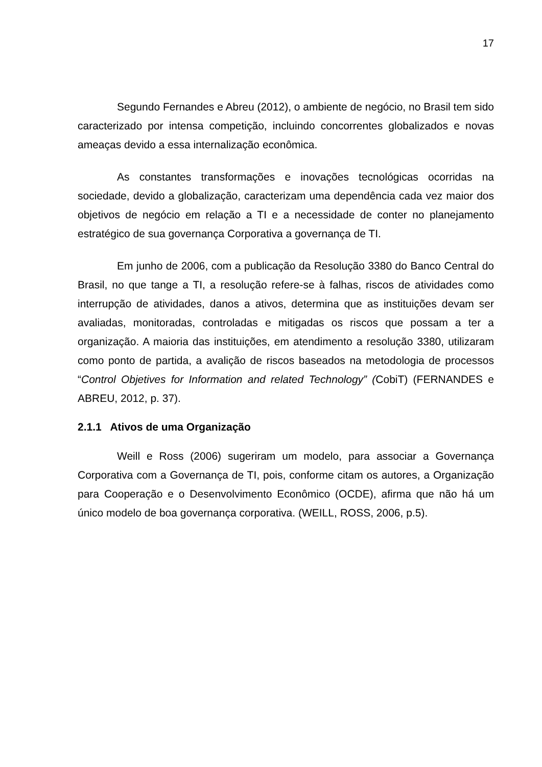17
Segundo Fernandes e Abreu (2012), o ambiente de negócio, no Brasil tem sido caracterizado por intensa competição, incluindo concorrentes globalizados e novas ameaças devido a essa internalização econômica.
As constantes transformações e inovações tecnológicas ocorridas na sociedade, devido a globalização, caracterizam uma dependência cada vez maior dos objetivos de negócio em relação a TI e a necessidade de conter no planejamento estratégico de sua governança Corporativa a governança de TI.
Em junho de 2006, com a publicação da Resolução 3380 do Banco Central do Brasil, no que tange a TI, a resolução refere-se à falhas, riscos de atividades como interrupção de atividades, danos a ativos, determina que as instituições devam ser avaliadas, monitoradas, controladas e mitigadas os riscos que possam a ter a organização. A maioria das instituições, em atendimento a resolução 3380, utilizaram como ponto de partida, a avalição de riscos baseados na metodologia de processos “Control Objetives for Information and related Technology” (CobiT) (FERNANDES e ABREU, 2012, p. 37).
2.1.1 Ativos de uma Organização
Weill e Ross (2006) sugeriram um modelo, para associar a Governança Corporativa com a Governança de TI, pois, conforme citam os autores, a Organização para Cooperação e o Desenvolvimento Econômico (OCDE), afirma que não há um único modelo de boa governança corporativa. (WEILL, ROSS, 2006, p.5).